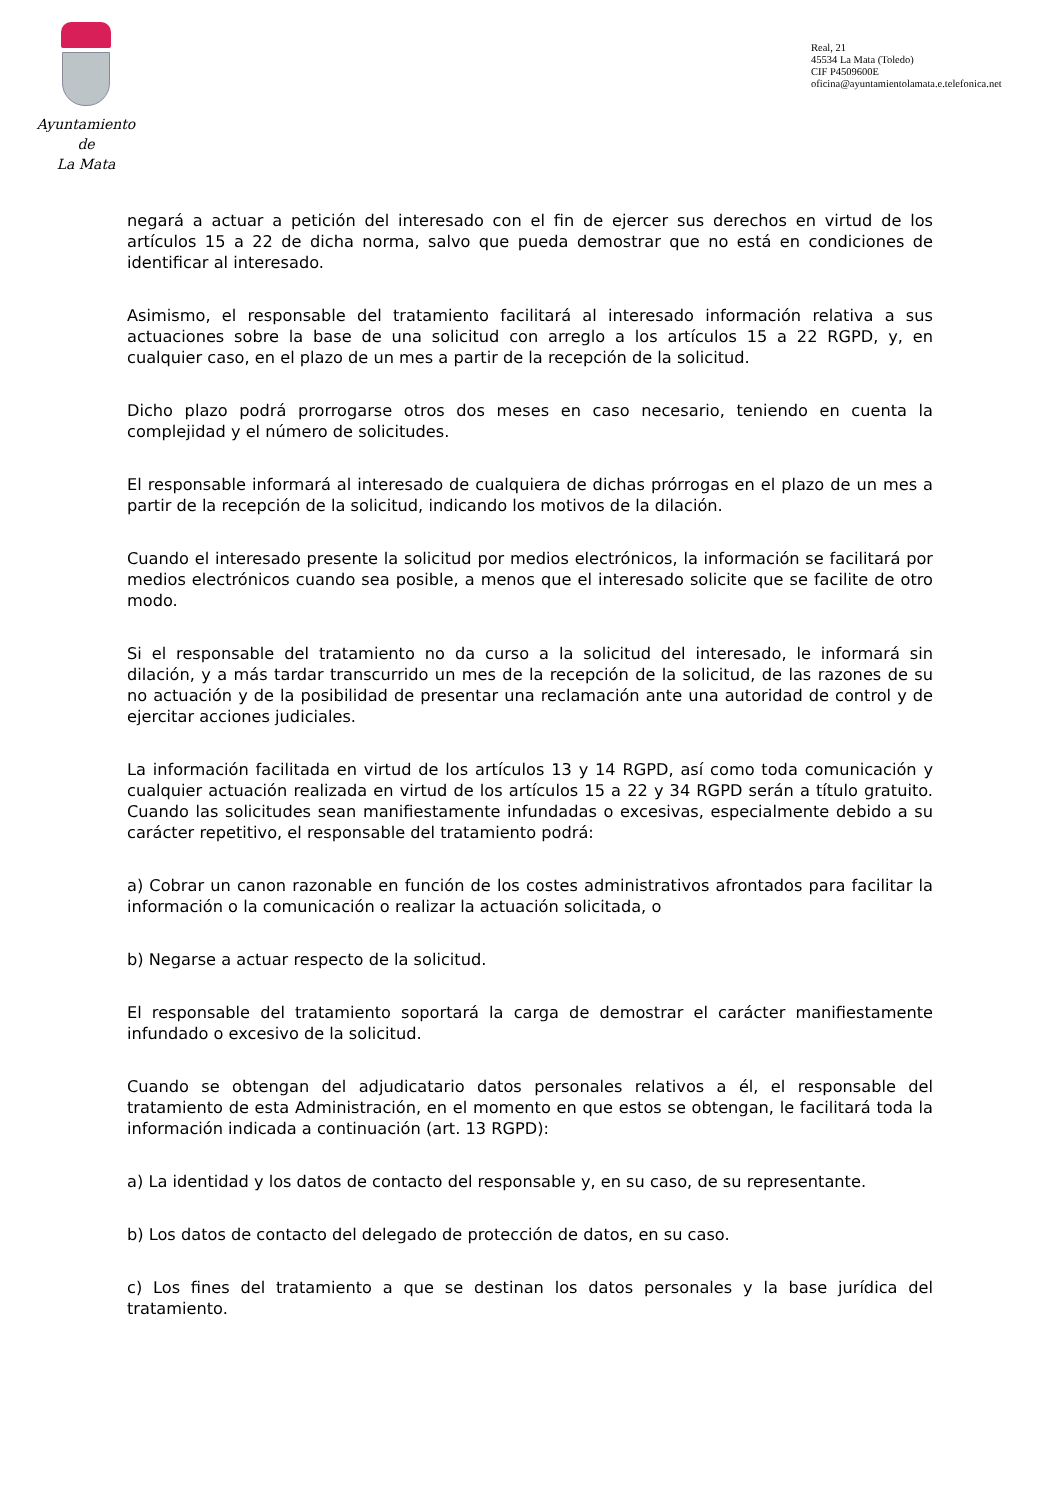Ayuntamiento
de
La Mata
Real, 21
45534 La Mata (Toledo)
CIF P4509600E
oficina@ayuntamientolamata.e.telefonica.net
negará a actuar a petición del interesado con el fin de ejercer sus derechos en virtud de los artículos 15 a 22 de dicha norma, salvo que pueda demostrar que no está en condiciones de identificar al interesado.
Asimismo, el responsable del tratamiento facilitará al interesado información relativa a sus actuaciones sobre la base de una solicitud con arreglo a los artículos 15 a 22 RGPD, y, en cualquier caso, en el plazo de un mes a partir de la recepción de la solicitud.
Dicho plazo podrá prorrogarse otros dos meses en caso necesario, teniendo en cuenta la complejidad y el número de solicitudes.
El responsable informará al interesado de cualquiera de dichas prórrogas en el plazo de un mes a partir de la recepción de la solicitud, indicando los motivos de la dilación.
Cuando el interesado presente la solicitud por medios electrónicos, la información se facilitará por medios electrónicos cuando sea posible, a menos que el interesado solicite que se facilite de otro modo.
Si el responsable del tratamiento no da curso a la solicitud del interesado, le informará sin dilación, y a más tardar transcurrido un mes de la recepción de la solicitud, de las razones de su no actuación y de la posibilidad de presentar una reclamación ante una autoridad de control y de ejercitar acciones judiciales.
La información facilitada en virtud de los artículos 13 y 14 RGPD, así como toda comunicación y cualquier actuación realizada en virtud de los artículos 15 a 22 y 34 RGPD serán a título gratuito. Cuando las solicitudes sean manifiestamente infundadas o excesivas, especialmente debido a su carácter repetitivo, el responsable del tratamiento podrá:
a) Cobrar un canon razonable en función de los costes administrativos afrontados para facilitar la información o la comunicación o realizar la actuación solicitada, o
b) Negarse a actuar respecto de la solicitud.
El responsable del tratamiento soportará la carga de demostrar el carácter manifiestamente infundado o excesivo de la solicitud.
Cuando se obtengan del adjudicatario datos personales relativos a él, el responsable del tratamiento de esta Administración, en el momento en que estos se obtengan, le facilitará toda la información indicada a continuación (art. 13 RGPD):
a) La identidad y los datos de contacto del responsable y, en su caso, de su representante.
b) Los datos de contacto del delegado de protección de datos, en su caso.
c) Los fines del tratamiento a que se destinan los datos personales y la base jurídica del tratamiento.